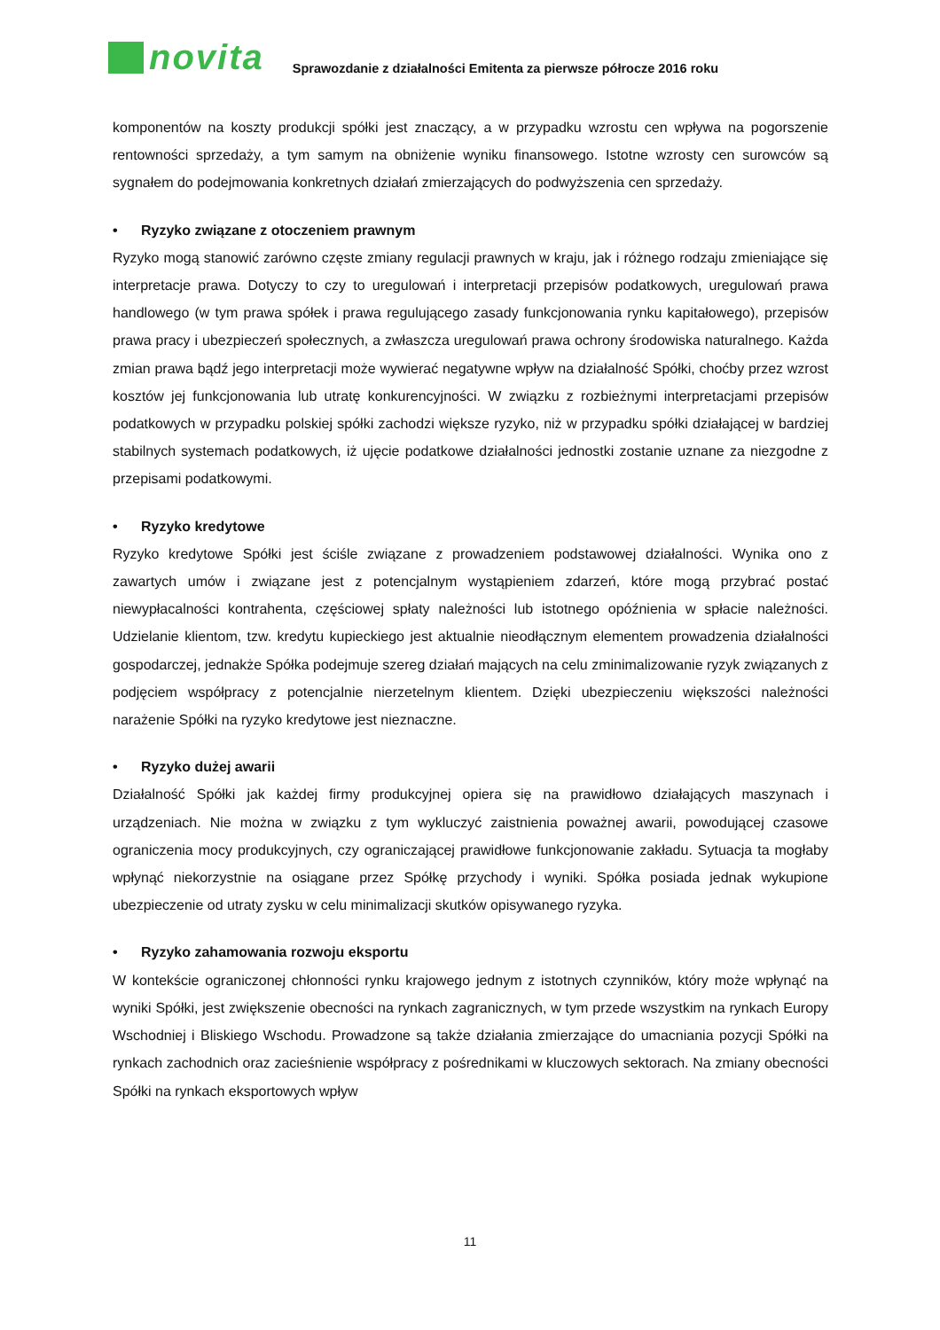novita
Sprawozdanie z działalności Emitenta za pierwsze półrocze 2016 roku
komponentów na koszty produkcji spółki jest znaczący, a w przypadku wzrostu cen wpływa na pogorszenie rentowności sprzedaży, a tym samym na obniżenie wyniku finansowego. Istotne wzrosty cen surowców są sygnałem do podejmowania konkretnych działań zmierzających do podwyższenia cen sprzedaży.
• Ryzyko związane z otoczeniem prawnym
Ryzyko mogą stanowić zarówno częste zmiany regulacji prawnych w kraju, jak i różnego rodzaju zmieniające się interpretacje prawa. Dotyczy to czy to uregulowań i interpretacji przepisów podatkowych, uregulowań prawa handlowego (w tym prawa spółek i prawa regulującego zasady funkcjonowania rynku kapitałowego), przepisów prawa pracy i ubezpieczeń społecznych, a zwłaszcza uregulowań prawa ochrony środowiska naturalnego. Każda zmian prawa bądź jego interpretacji może wywierać negatywne wpływ na działalność Spółki, choćby przez wzrost kosztów jej funkcjonowania lub utratę konkurencyjności. W związku z rozbieżnymi interpretacjami przepisów podatkowych w przypadku polskiej spółki zachodzi większe ryzyko, niż w przypadku spółki działającej w bardziej stabilnych systemach podatkowych, iż ujęcie podatkowe działalności jednostki zostanie uznane za niezgodne z przepisami podatkowymi.
• Ryzyko kredytowe
Ryzyko kredytowe Spółki jest ściśle związane z prowadzeniem podstawowej działalności. Wynika ono z zawartych umów i związane jest z potencjalnym wystąpieniem zdarzeń, które mogą przybrać postać niewypłacalności kontrahenta, częściowej spłaty należności lub istotnego opóźnienia w spłacie należności. Udzielanie klientom, tzw. kredytu kupieckiego jest aktualnie nieodłącznym elementem prowadzenia działalności gospodarczej, jednakże Spółka podejmuje szereg działań mających na celu zminimalizowanie ryzyk związanych z podjęciem współpracy z potencjalnie nierzetelnym klientem. Dzięki ubezpieczeniu większości należności narażenie Spółki na ryzyko kredytowe jest nieznaczne.
• Ryzyko dużej awarii
Działalność Spółki jak każdej firmy produkcyjnej opiera się na prawidłowo działających maszynach i urządzeniach. Nie można w związku z tym wykluczyć zaistnienia poważnej awarii, powodującej czasowe ograniczenia mocy produkcyjnych, czy ograniczającej prawidłowe funkcjonowanie zakładu. Sytuacja ta mogłaby wpłynąć niekorzystnie na osiągane przez Spółkę przychody i wyniki. Spółka posiada jednak wykupione ubezpieczenie od utraty zysku w celu minimalizacji skutków opisywanego ryzyka.
• Ryzyko zahamowania rozwoju eksportu
W kontekście ograniczonej chłonności rynku krajowego jednym z istotnych czynników, który może wpłynąć na wyniki Spółki, jest zwiększenie obecności na rynkach zagranicznych, w tym przede wszystkim na rynkach Europy Wschodniej i Bliskiego Wschodu. Prowadzone są także działania zmierzające do umacniania pozycji Spółki na rynkach zachodnich oraz zacieśnienie współpracy z pośrednikami w kluczowych sektorach. Na zmiany obecności Spółki na rynkach eksportowych wpływ
11